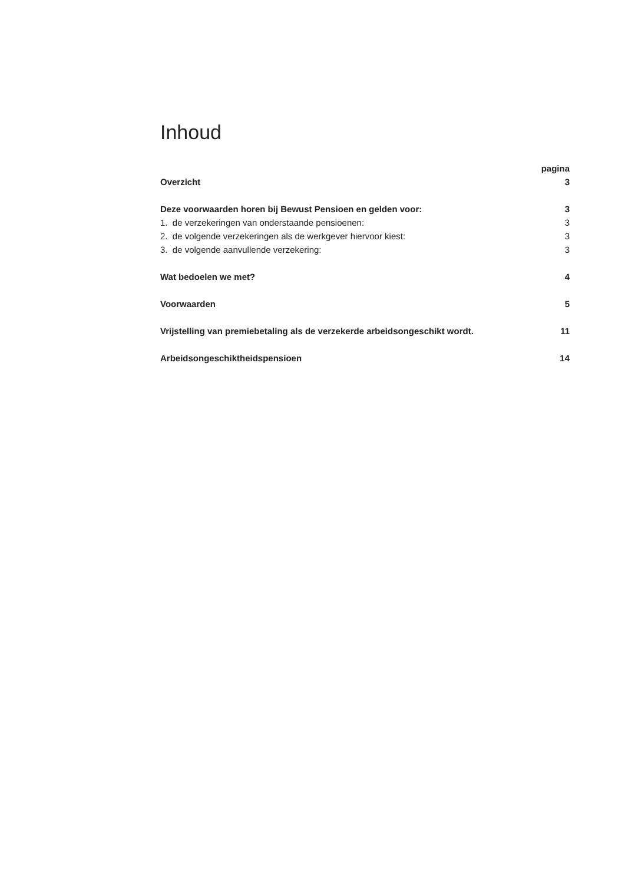Inhoud
| | pagina |
| Overzicht | 3 |
| Deze voorwaarden horen bij Bewust Pensioen en gelden voor: | 3 |
| 1. de verzekeringen van onderstaande pensioenen: | 3 |
| 2. de volgende verzekeringen als de werkgever hiervoor kiest: | 3 |
| 3. de volgende aanvullende verzekering: | 3 |
| Wat bedoelen we met? | 4 |
| Voorwaarden | 5 |
| Vrijstelling van premiebetaling als de verzekerde arbeidsongeschikt wordt. | 11 |
| Arbeidsongeschiktheidspensioen | 14 |